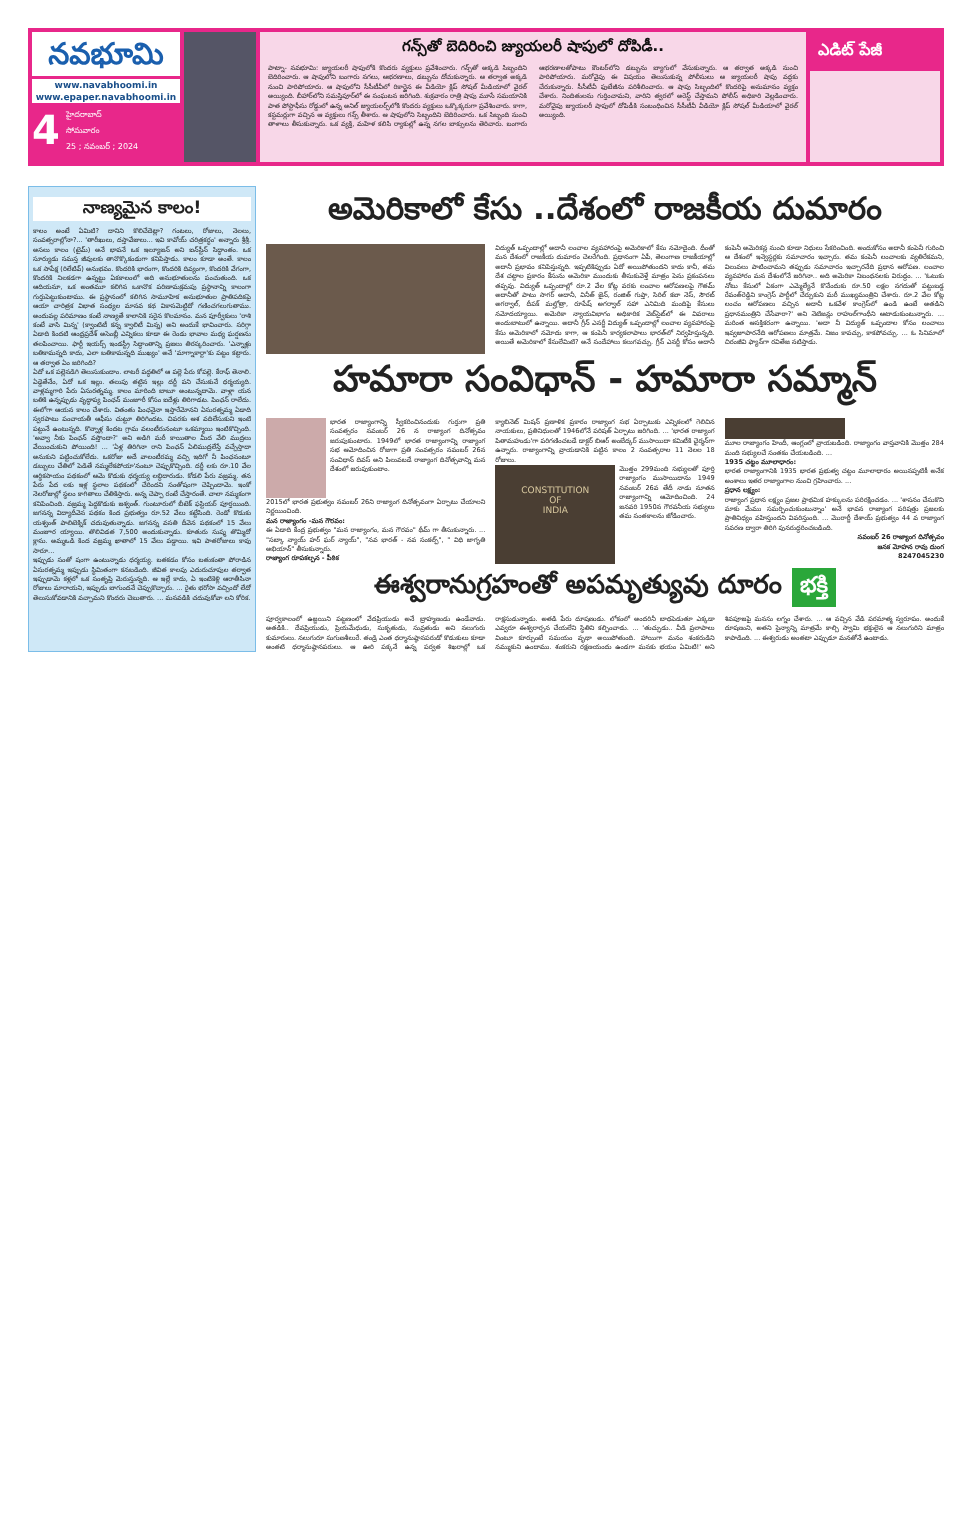నవభూమి
www.navabhoomi.in
www.epaper.navabhoomi.in
4
హైదరాబాద్
సోమవారం
25 ; నవంబర్ ; 2024
గన్స్‌తో బెదిరించి జ్యుయలరీ షాపులో దోపిడీ..
పాట్నా- నవభూమి: జ్యుయలరీ షాపులోకి కొందరు వ్యక్తులు ప్రవేశించారు. గన్స్‌తో అక్కడి సిబ్బందిని బెదిరించారు. ఆ షాపులోని బంగారు నగలు, ఆభరణాలు, డబ్బును దోచుకున్నారు. ఆ తర్వాత అక్కడి నుంచి పారిపోయారు. ఆ షాపులోని సీసీటీవీలో రికార్డైన ఈ వీడియో క్లిప్ సోషల్ మీడియాలో వైరల్ అయ్యింది. బీహార్‌లోని సమస్తిపూర్‌లో ఈ సంఘటన జరిగింది. శుక్రవారం రాత్రి షాపు మూసే సమయానికి పాత పోస్టాఫీసు రోడ్డులో ఉన్న అనిల్ జ్యుయలర్స్‌లోకి కొందరు వ్యక్తులు ఒక్కొక్కరుగా ప్రవేశించారు. కాగా, కస్టమర్లుగా వచ్చిన ఆ వ్యక్తులు గన్స్ తీశారు. ఆ షాపులోని సిబ్బందిని బెదిరించారు. ఒక సిబ్బంది నుంచి తాళాలు తీసుకున్నారు. ఒక వ్యక్తి, మహిళ కలిసి ర్యాకుల్లో ఉన్న నగల బాక్సులను తెరిచారు. బంగారు ఆభరణాలతోపాటు కౌంటర్‌లోని డబ్బును బ్యాగులో వేసుకున్నారు. ఆ తర్వాత అక్కడి నుంచి పారిపోయారు. మరోవైపు ఈ విషయం తెలుసుకున్న పోలీసులు ఆ జ్యుయలరీ షాపు వద్దకు చేరుకున్నారు. సీసీటీవీ ఫుటేజీను పరిశీలించారు. ఆ షాపు సిబ్బందిలో కొందరిపై అనుమానం వ్యక్తం చేశారు. నిందితులను గుర్తించామని, వారిని త్వరలో అరెస్ట్ చేస్తామని పోలీస్ అధికారి వెల్లడించారు. మరోవైపు జ్యుయలరీ షాపులో దోపిడీకి సంబంధించిన సీసీటీవీ వీడియో క్లిప్ సోషల్ మీడియాలో వైరల్ అయ్యింది.
ఎడిట్ పేజీ
నాణ్యమైన కాలం!
కాలం అంటే ఏమిటి? దానిని కొలిచేదెట్లా? గంటలు, రోజులు, నెలలు, సంవత్సరాల్లోనా?... 'తారీఖులు, దస్తావేజులు... ఇవి కావోయ్ చరిత్రకర్థం' అన్నారు శ్రీశ్రీ. అసలు కాలం (టైమ్) అనే భావనే ఒక ఇల్యూజన్ అని ఐన్‌స్టీన్ సిద్ధాంతం. ఒక సూర్యుడు సమస్త జీవులకు తానొక్కొకండుగా కనిపిస్తాడు. కాలం కూడా అంతే. కాలం ఒక సాపేక్ష (రిలేటివ్) అనుభవం. కొందరికి భారంగా, కొందరికి దివ్యంగా, కొందరికి వేగంగా, కొందరికి నిలకడగా ఉన్నట్టు ఏకకాలంలో అది అనుభూతులను పంచుతుంది. ఒక ఆదియనూ, ఒక అంతమూ కలిగిన ఒకానొక పరిణామక్రమపు ప్రస్థానాన్ని కాలంగా గుర్తుపెట్టుకుంటాము. ఈ ప్రస్థానంలో కలిగిన సామూహిక అనుభూతుల ప్రాతిపదికపై ఆయా చారిత్రక విభాత సంధ్యల మానవ కథ వికాసమెట్టిదో గణించగలుగుతాము. అందువల్ల పరిమాణం కంటే నాణ్యతే కాలానికి సరైన కొలమానం. మన పూర్వీకులు 'రాశి కంటే వాసి మిన్న' (క్వాంటిటీ కన్న క్వాలిటీ మిన్న) అని అందుకే భావించారు. సరిగ్గా ఏడాది కిందటి ఆంధ్రప్రదేశ్ అసెంబ్లీ ఎన్నికలు కూడా ఈ రెండు భావాల మధ్య ఘర్షణను తలపించాయి. ఫార్టీ ఇయర్స్ ఇండస్ట్రీ సిద్ధాంతాన్ని ప్రజలు తిరస్కరించారు. 'ఎన్నాళ్లు బతికామన్నది కాదు, ఎలా బతికామన్నది ముఖ్యం' అనే 'మాగ్నాకార్టా'కు పట్టం కట్టారు. ఆ తర్వాత ఏం జరిగింది?
ఏదో ఒక పల్లెనడిగి తెలుసుకుందాం. లాటరీ పద్ధతిలో ఆ పల్లె పేరు కోపల్లె. కేరాఫ్ తెనాలి. ఏడ్డెతేనేం, ఏదో ఒక ఇల్లు. తలుపు తట్టిన ఇల్లు దర్జీ పని చేసుకునే ధర్మయ్యది. వాళ్లమ్మగారి పేరు ఏసురత్నమ్మ. కాలం మారింది బాబూ అంటున్నదామె. వాళ్లా యన బతికి ఉన్నప్పుడు వృద్ధాప్య పింఛన్ మంజూరీ కోసం ఐదేళ్లు తిరిగాడట. పింఛన్ రాలేదు. ఈలోగా ఆయన కాలం చేశారు. వితంతు పింఛనైనా ఇస్తారేమోనని ఏసురత్నమ్మ ఏడాది స్వరపాటు పంచాయతీ ఆఫీసు చుట్టూ తిరిగిందట. చివరకు ఆశ వదిలేసుకుని ఇంటి పట్టునే ఉంటున్నది. కొన్నాళ్ల కిందట గ్రామ వలంటీరునంటూ ఒకమ్మాయి ఇంటికొచ్చింది. 'అవ్వా నీకు పింఛన్ వస్తొందా?' అని అడిగి మరీ కాయితాల మీద వేలి ముద్రలు వేయించుకుని పోయింది! ... 'ఏళ్ల తిరిగినా రాని పింఛన్ ఏలిముద్రలేస్తే వచ్చేస్తాదా అనుకుని పట్టించుకోలేదు. ఒకరోజు అదే వాలంటీరమ్మ వచ్చి ఇదిగో నీ పింఛనంటూ డబ్బులు చేతిలో పెడితే నమ్మలేకపోయా'నంటూ చెప్పుకొచ్చింది. దర్జీ లకు రూ.10 వేల ఆర్థికసాయం పథకంలో ఆమె కొడుకు ధర్మయ్య లబ్ధిదారుడు. కోడలి పేరు వజ్రమ్మ. తన పేరు పేద లకు ఇళ్ల స్థలాల పథకంలో చేరిందని సంతోషంగా చెప్పిందామె. ఇంకో నెలరోజుల్లో స్థలం కాగితాలు చేతికిస్తారు. అన్న చెప్పా రంటే చేస్తారంతే. చాలా నమ్మకంగా కనిపించింది. వజ్రమ్మ పెద్దకొడుకు జశ్వంత్. గుంటూరులో బీటెక్ ఫస్టియర్ పూర్తయింది. జగనన్న విద్యాదీవెన పథకం కింద ప్రభుత్వం రూ.52 వేలు కట్టేసింది. రెండో కొడుకు యశ్వంత్ పాలిటెక్నిక్ చదువుతున్నాడు. జగనన్న వసతి దీవెన పథకంలో 15 వేలు మంజూర య్యాయి. తొలివిడత 7,500 అందుకున్నాడు. కూతురు సుష్మ తొమ్మిదో క్లాసు. అమ్మఒడి కింద వజ్రమ్మ ఖాతాలో 15 వేలు పడ్డాయి. ఇవి పాతరోజులు కావు సారూ...
ఇప్పుడు సంతో షంగా ఉంటున్నాడు ధర్మయ్య. బతకడం కోసం బతుకంతా పోరాడిన ఏసురత్నమ్మ ఇప్పుడు స్థిమితంగా కనబడింది. జీవిత కాలపు ఎదురుచూపుల తర్వాత ఇప్పుడామె కళ్లలో ఒక సంతృప్తి మెరుస్తున్నది. ఆ ఇల్లే కాదు, ఏ ఇంటికెళ్లి ఆరాతీసినా రోజులు మారాయని, ఇప్పుడు బాగుందనే చెప్పుకొచ్చారు. ... రైతు భరోసా వచ్చిందో లేదో తెలుసుకోవడానికి వచ్చామని కొందరు చెబుతారు. ... మనవడికి చదువుకోవా లని కోరిక.
అమెరికాలో కేసు ..దేశంలో రాజకీయ దుమారం
విద్యుత్ ఒప్పందాల్లో అదానీ లంచాల వ్యవహారంపై అమెరికాలో కేసు నమోదైంది. దీంతో మన దేశంలో రాజకీయ దుమారం చెలరేగింది. ప్రధానంగా ఏపీ, తెలంగాణ రాజకీయాల్లో అదానీ ప్రభావం కనిపిస్తున్నది. ఇప్పటికిప్పుడు ఏదో అయిపోతుందని కాదు కానీ, తమ దేశ చట్టాల ప్రకారం కేసును అమెరికా ముందుకు తీసుకువెళ్తే మాత్రం పెను ప్రకంపనలు తప్పవు. విద్యుత్ ఒప్పందాల్లో రూ.2 వేల కోట్ల వరకు లంచాల ఆరోపణలపై గౌతమ్ అదానీతో పాటు సాగర్ అదానీ, వినీత్ జైన్, రంజిత్ గుప్తా, సిరిల్ కబా నెస్, సౌరబ్ అగర్వాల్, దీపక్ మల్హోత్రా, రూపేష్ అగర్వాల్ సహా ఎనిమిది మందిపై కేసులు నమోదయ్యాయి. అమెరికా న్యాయవిభాగం అధికారిక వెబ్‌సైట్‌లో ఈ వివరాలు అందుబాటులో ఉన్నాయి. అదానీ గ్రీన్ ఎనర్జీ విద్యుత్ ఒప్పందాల్లో లంచాల వ్యవహారంపై కేసు అమెరికాలో నమోదు కాగా, ఆ కంపెనీ కార్యకలాపాలు భారత్‌లో నిర్వహిస్తున్నది. అయితే అమెరికాలో కేసులేమిటి? అనే సందేహాలు కలుగవచ్చు. గ్రీన్ ఎనర్జీ కోసం అదానీ కంపెనీ అమెరికన్ల నుంచి కూడా నిధులు సేకరించింది. అందుకోసం అదానీ కంపెనీ గురించి ఆ దేశంలో ఇన్వెస్టర్లకు సమాచారం ఇచ్చారు. తమ కంపెనీ లంచాలకు వ్యతిరేకమని, విలువలు పాటించామని తప్పుడు సమాచారం ఇచ్చారనేది ప్రధాన ఆరోపణ. లంచాల వ్యవహారం మన దేశంలోనే జరిగినా.. అది అమెరికా నిబంధనలకు విరుద్ధం. ... 'ఓటుకు నోటు కేసులో ఏకంగా ఎమ్మెల్యేనే కొనేందుకు రూ.50 లక్షల నగదుతో పట్టుబడ్డ రేవంత్‌రెడ్డిని కాంగ్రెస్ పార్టీలో చేర్చుకుని మరీ ముఖ్యమంత్రిని చేశారు. రూ.2 వేల కోట్ల లంచం ఆరోపణలు వచ్చిన అదానీ ఒకవేళ కాంగ్రెస్‌లో ఉండి ఉంటే అతడిని ప్రధానమంత్రిని చేసేవారా?' అని నెటిజన్లు రాహుల్‌గాంధీని ఆటాడుకుంటున్నారు. ... మరింత ఆసక్తికరంగా ఉన్నాయి. 'అదా నీ విద్యుత్ ఒప్పందాల కోసం లంచాలు ఇవ్వజూపారనేది ఆరోపణలు మాత్రమే. నిజం కావచ్చు, కాకపోవచ్చు. ... ఓ సినిమాలో చిరంజీవి ఫ్యాన్‌గా రవితేజ నటిస్తాడు.
హమారా సంవిధాన్ - హమారా సమ్మాన్
భారత రాజ్యాంగాన్ని స్వీకరించినందుకు గుర్తుగా ప్రతి సంవత్సరం నవంబర్ 26 న రాజ్యాంగ దినోత్సవం జరుపుకుంటారు. 1949లో భారత రాజ్యాంగాన్ని రాజ్యాంగ సభ ఆమోదించిన రోజుగా ప్రతి సంవత్సరం నవంబర్ 26న సంవిధాన్ దివస్ అని పిలువబడే రాజ్యాంగ దినోత్సవాన్ని మన దేశంలో జరుపుకుంటాం.
2015లో భారత ప్రభుత్వం నవంబర్ 26ని రాజ్యాంగ దినోత్సవంగా ఏర్పాటు చేయాలని నిర్ణయించింది.
మన రాజ్యాంగం -మన గౌరవం:
ఈ ఏడాది కేంద్ర ప్రభుత్వం "మన రాజ్యాంగం, మన గౌరవం" థీమ్ గా తీసుకున్నారు. ... "సబ్కా న్యాయ్ హర్ ఘర్ న్యాయ్", "నవ భారత్ - నవ సంకల్ప్", " విధి జాగృతి అభియాన్" తీసుకున్నారు.
రాజ్యాంగ రూపకల్పన - పీఠిక
క్యాబినెట్ మిషన్ ప్రణాళిక ప్రకారం రాజ్యాంగ సభ ఏర్పాటుకు ఎన్నికలలో గెలిచిన నాయకులు, ప్రతినిధులతో 1946లోనే పరిషత్ ఏర్పాటు జరిగింది. ... 'భారత రాజ్యాంగ పితామహుడు'గా పరిగణించబడే డాక్టర్ బిఆర్ అంబేద్కర్ ముసాయిదా కమిటీకి ఛైర్మన్‌గా ఉన్నారు. రాజ్యాంగాన్ని వ్రాయడానికి పట్టిన కాలం 2 సంవత్సరాల 11 నెలల 18 రోజులు.
CONSTITUTION
OF
INDIA
మొత్తం 299మంది సభ్యులతో పూర్తి రాజ్యాంగం ముసాయిదాను 1949 నవంబర్ 26వ తేదీ నాడు నూతన రాజ్యాంగాన్ని ఆమోదించింది. 24 జనవరి 1950న గౌరవనీయ సభ్యులు తమ సంతకాలను జోడించారు.
మూల రాజ్యాంగం హిందీ, ఆంగ్లంలో వ్రాయబడింది. రాజ్యాంగం వాస్తవానికి మొత్తం 284 మంది సభ్యులచే సంతకం చేయబడింది. ...
1935 చట్టం మూలాధారం:
భారత రాజ్యాంగానికి 1935 భారత ప్రభుత్వ చట్టం మూలాధారం అయినప్పటికీ అనేక అంశాలు ఇతర రాజ్యాంగాల నుంచి గ్రహించారు. ...
ప్రధాన లక్ష్యం:
రాజ్యాంగ ప్రధాన లక్ష్యం ప్రజల ప్రాథమిక హక్కులను పరిరక్షించడం. ... 'శాసనం చేసుకొని మాకు మేము సమర్పించుకుంటున్నాం' అనే భావన రాజ్యాంగ పరిషత్తు ప్రజలకు ప్రాతినిధ్యం వహిస్తుందని వివరిస్తుంది. ... మొరార్జీ దేశాయ్ ప్రభుత్వం 44 వ రాజ్యాంగ సవరణ ద్వారా తిరిగి పునరుద్ధరించబడింది.
నవంబర్ 26 రాజ్యాంగ దినోత్సవం
జనక మోహన రావు దుంగ
8247045230
ఈశ్వరానుగ్రహంతో అపమృత్యువు దూరం భక్తి
పూర్వకాలంలో ఉజ్జయిని పట్టణంలో వేదప్రియుడు అనే బ్రాహ్మణుడు ఉండేవాడు. అతడికి.. దేవప్రియుడు, ప్రియమేధుడు, సుకృతుడు, సువ్రతుడు అని నలుగురు కుమారులు. నలుగురూ సుగుణశీలురే. తండ్రి ఎంత ధర్మానుష్ఠానపరుడో కొడుకులు కూడా అంతటి ధర్మానుష్ఠానపరులు. ఆ ఊరి పక్కనే ఉన్న పర్వత శిఖరాల్లో ఒక రాక్షసుడున్నాడు. అతడి పేరు దూషణుడు. లోకంలో అందరినీ బాధపెడుతూ ఎక్కడా ఎవ్వరూ ఈశ్వరార్చన చేయలేని స్థితిని కల్పించాడు. ... 'తుచ్ఛుడు.. వీడి ప్రలాపాలు వింటూ కూర్చుంటే సమయం వృథా అయిపోతుంది. హాయిగా మనం శంకరుడిని నమ్ముకుని ఉందాము. శంకరుని రక్షణయందు ఉండగా మనకు భయం ఏమిటి!' అని శివపూజపై మనసు లగ్నం చేశారు. ... ఆ వచ్చిన వేడి పరమాత్మ స్వరూపం. అందుకే దూషణుని, అతని సైన్యాన్ని మాత్రమే కాల్చి స్వామి భక్తులైన ఆ నలుగురిని మాత్రం కాపాడింది. ... ఈశ్వరుడు అంతటా ఎప్పుడూ మనతోనే ఉంటాడు.